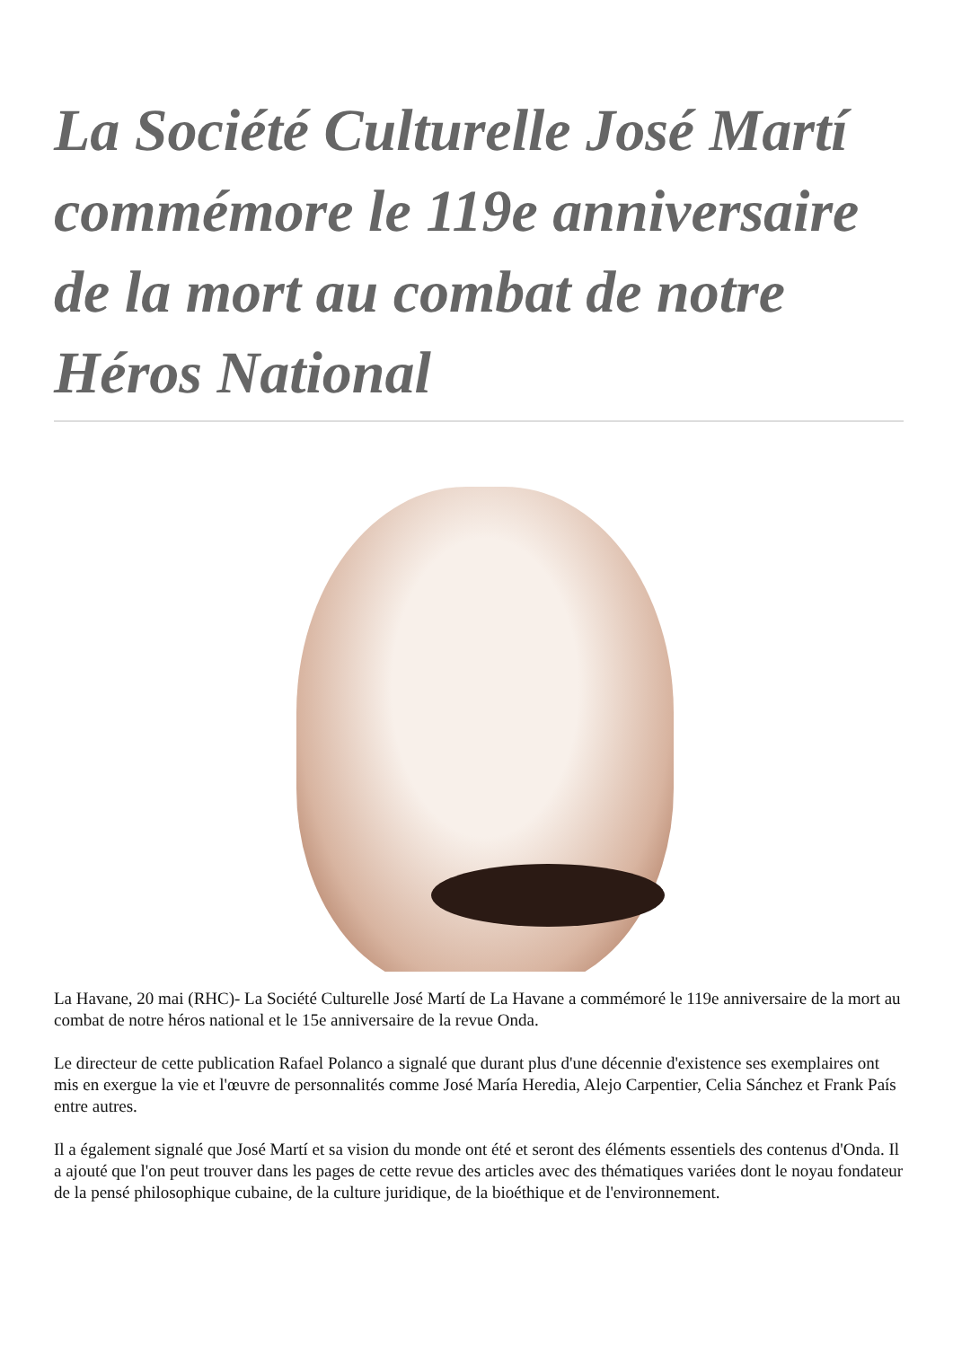La Société Culturelle José Martí commémore le 119e anniversaire de la mort au combat de notre Héros National
La Havane, 20 mai (RHC)- La Société Culturelle José Martí de La Havane a commémoré le 119e anniversaire de la mort au combat de notre héros national et le 15e anniversaire de la revue Onda.
Le directeur de cette publication Rafael Polanco a signalé que durant plus d'une décennie d'existence ses exemplaires ont mis en exergue la vie et l'œuvre de personnalités comme José María Heredia, Alejo Carpentier, Celia Sánchez et Frank País entre autres.
Il a également signalé que José Martí et sa vision du monde ont été et seront des éléments essentiels des contenus d'Onda. Il a ajouté que l'on peut trouver dans les pages de cette revue des articles avec des thématiques variées dont le noyau fondateur de la pensé philosophique cubaine, de la culture juridique, de la bioéthique et de l'environnement.